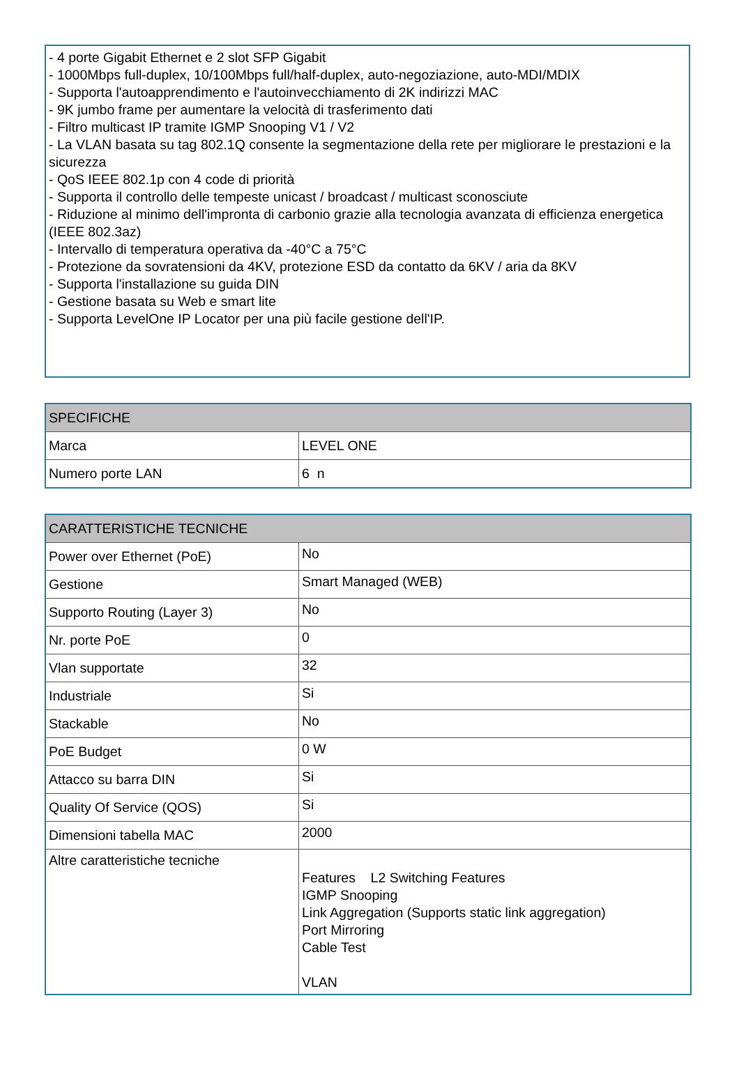- 4 porte Gigabit Ethernet e 2 slot SFP Gigabit
- 1000Mbps full-duplex, 10/100Mbps full/half-duplex, auto-negoziazione, auto-MDI/MDIX
- Supporta l'autoapprendimento e l'autoinvecchiamento di 2K indirizzi MAC
- 9K jumbo frame per aumentare la velocità di trasferimento dati
- Filtro multicast IP tramite IGMP Snooping V1 / V2
- La VLAN basata su tag 802.1Q consente la segmentazione della rete per migliorare le prestazioni e la sicurezza
- QoS IEEE 802.1p con 4 code di priorità
- Supporta il controllo delle tempeste unicast / broadcast / multicast sconosciute
- Riduzione al minimo dell'impronta di carbonio grazie alla tecnologia avanzata di efficienza energetica (IEEE 802.3az)
- Intervallo di temperatura operativa da -40°C a 75°C
- Protezione da sovratensioni da 4KV, protezione ESD da contatto da 6KV / aria da 8KV
- Supporta l'installazione su guida DIN
- Gestione basata su Web e smart lite
- Supporta LevelOne IP Locator per una più facile gestione dell'IP.
| SPECIFICHE | |
| --- | --- |
| Marca | LEVEL ONE |
| Numero porte LAN | 6 n |
| CARATTERISTICHE TECNICHE | |
| --- | --- |
| Power over Ethernet (PoE) | No |
| Gestione | Smart Managed (WEB) |
| Supporto Routing (Layer 3) | No |
| Nr. porte PoE | 0 |
| Vlan supportate | 32 |
| Industriale | Si |
| Stackable | No |
| PoE Budget | 0 W |
| Attacco su barra DIN | Si |
| Quality Of Service (QOS) | Si |
| Dimensioni tabella MAC | 2000 |
| Altre caratteristiche tecniche | Features L2 Switching Features IGMP Snooping Link Aggregation (Supports static link aggregation) Port Mirroring Cable Test VLAN |